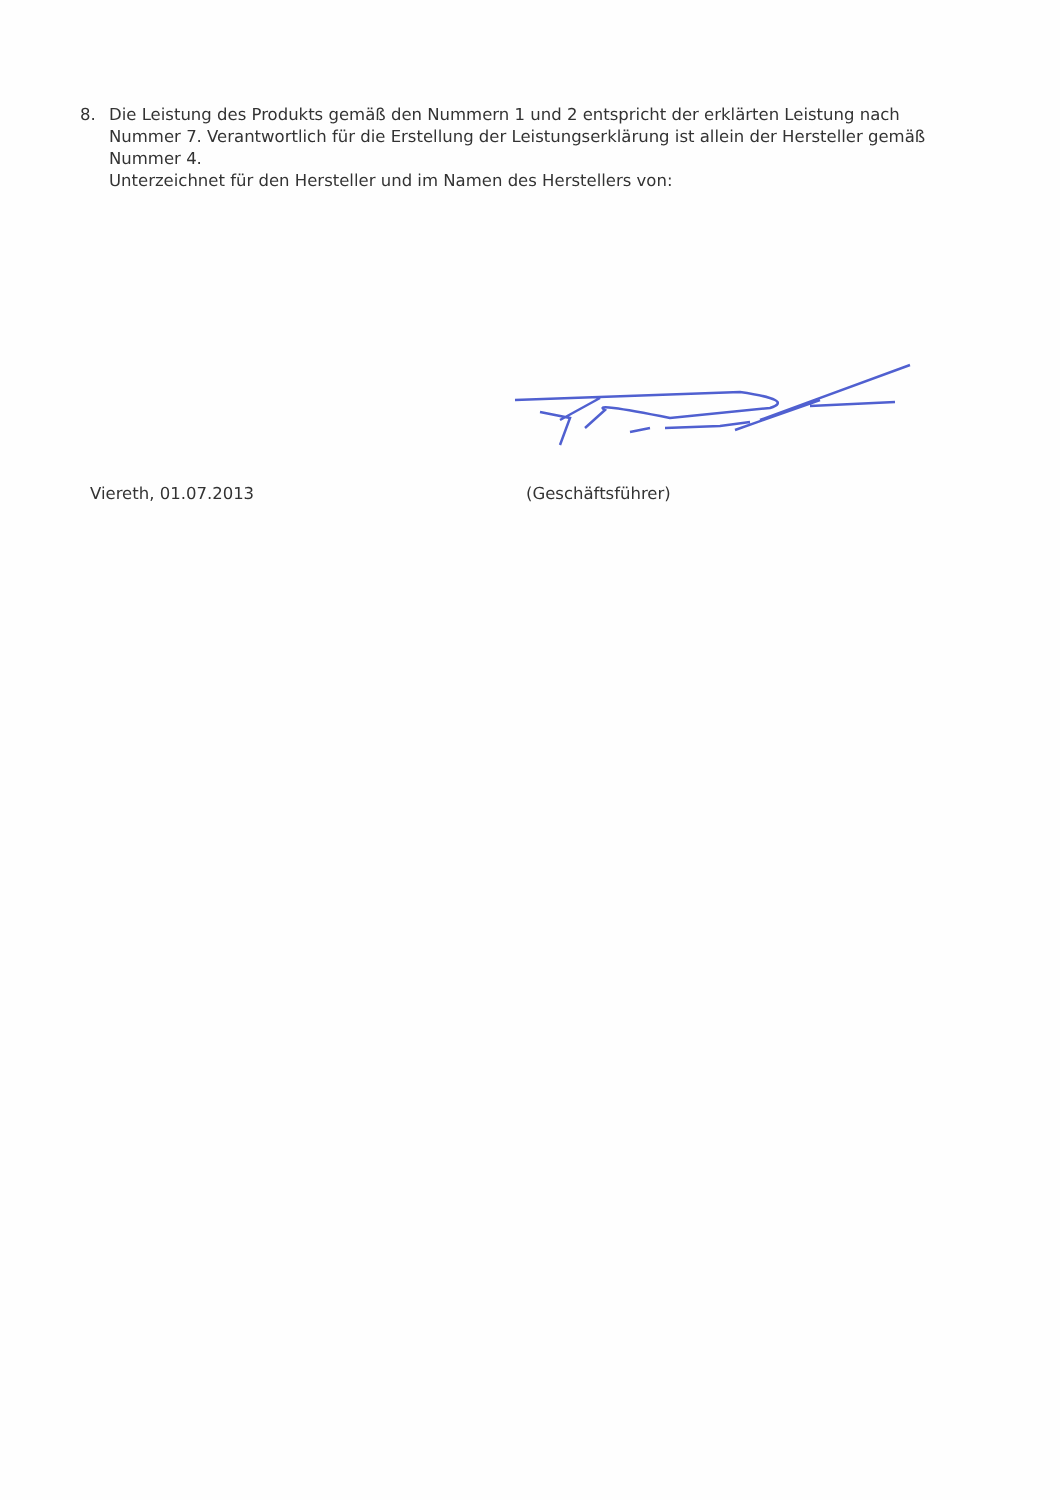8. Die Leistung des Produkts gemäß den Nummern 1 und 2 entspricht der erklärten Leistung nach Nummer 7. Verantwortlich für die Erstellung der Leistungserklärung ist allein der Hersteller gemäß Nummer 4.
Unterzeichnet für den Hersteller und im Namen des Herstellers von:
Viereth, 01.07.2013 (Geschäftsführer)